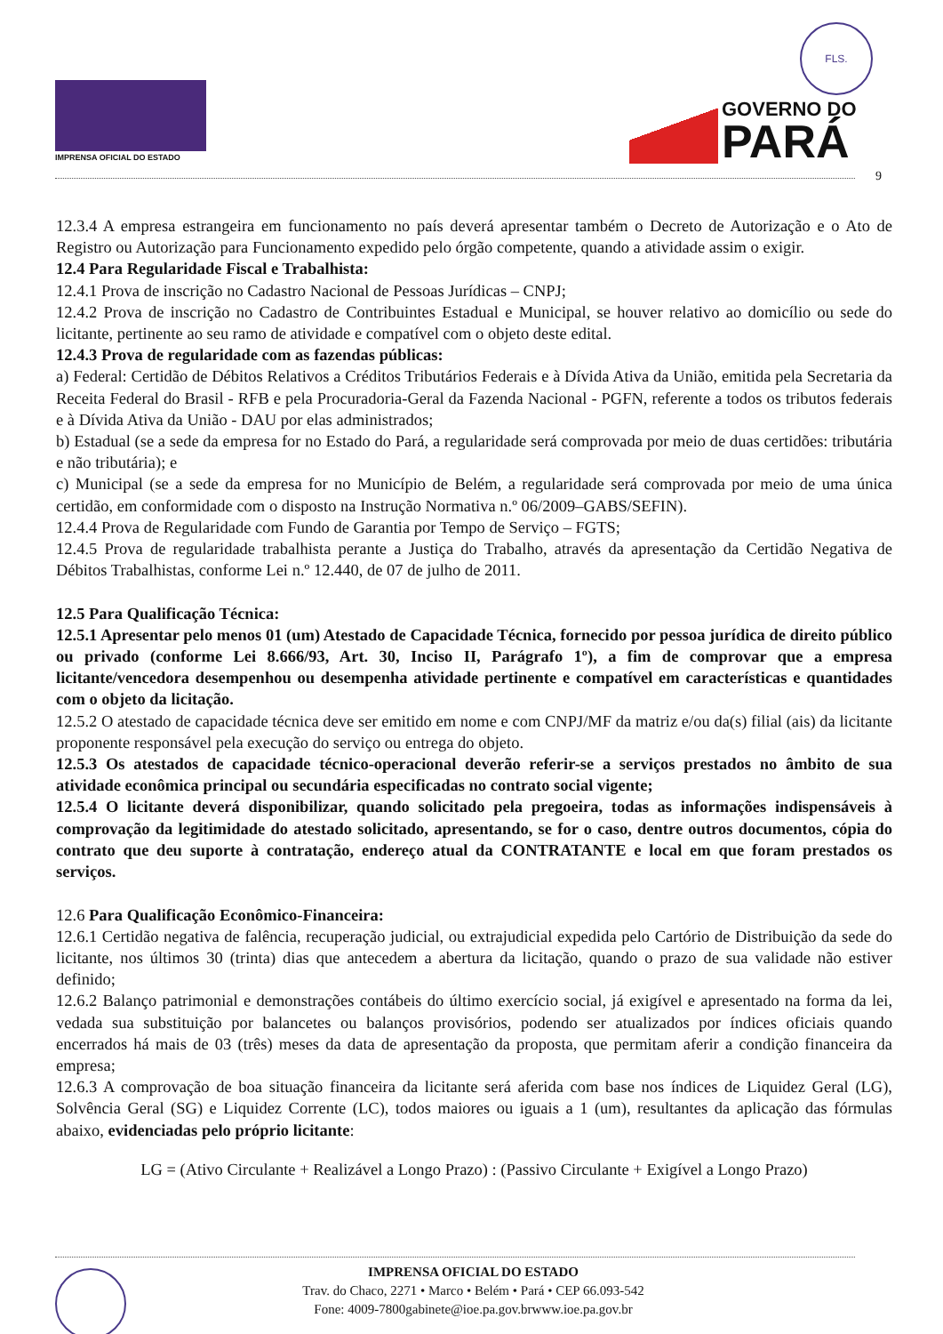FLS.
IMPRENSA OFICIAL DO ESTADO
GOVERNO DO PARÁ
9
12.3.4 A empresa estrangeira em funcionamento no país deverá apresentar também o Decreto de Autorização e o Ato de Registro ou Autorização para Funcionamento expedido pelo órgão competente, quando a atividade assim o exigir.
12.4 Para Regularidade Fiscal e Trabalhista:
12.4.1 Prova de inscrição no Cadastro Nacional de Pessoas Jurídicas – CNPJ;
12.4.2 Prova de inscrição no Cadastro de Contribuintes Estadual e Municipal, se houver relativo ao domicílio ou sede do licitante, pertinente ao seu ramo de atividade e compatível com o objeto deste edital.
12.4.3 Prova de regularidade com as fazendas públicas:
a) Federal: Certidão de Débitos Relativos a Créditos Tributários Federais e à Dívida Ativa da União, emitida pela Secretaria da Receita Federal do Brasil - RFB e pela Procuradoria-Geral da Fazenda Nacional - PGFN, referente a todos os tributos federais e à Dívida Ativa da União - DAU por elas administrados;
b) Estadual (se a sede da empresa for no Estado do Pará, a regularidade será comprovada por meio de duas certidões: tributária e não tributária); e
c) Municipal (se a sede da empresa for no Município de Belém, a regularidade será comprovada por meio de uma única certidão, em conformidade com o disposto na Instrução Normativa n.º 06/2009–GABS/SEFIN).
12.4.4 Prova de Regularidade com Fundo de Garantia por Tempo de Serviço – FGTS;
12.4.5 Prova de regularidade trabalhista perante a Justiça do Trabalho, através da apresentação da Certidão Negativa de Débitos Trabalhistas, conforme Lei n.º 12.440, de 07 de julho de 2011.
12.5 Para Qualificação Técnica:
12.5.1 Apresentar pelo menos 01 (um) Atestado de Capacidade Técnica, fornecido por pessoa jurídica de direito público ou privado (conforme Lei 8.666/93, Art. 30, Inciso II, Parágrafo 1º), a fim de comprovar que a empresa licitante/vencedora desempenhou ou desempenha atividade pertinente e compatível em características e quantidades com o objeto da licitação.
12.5.2 O atestado de capacidade técnica deve ser emitido em nome e com CNPJ/MF da matriz e/ou da(s) filial (ais) da licitante proponente responsável pela execução do serviço ou entrega do objeto.
12.5.3 Os atestados de capacidade técnico-operacional deverão referir-se a serviços prestados no âmbito de sua atividade econômica principal ou secundária especificadas no contrato social vigente;
12.5.4 O licitante deverá disponibilizar, quando solicitado pela pregoeira, todas as informações indispensáveis à comprovação da legitimidade do atestado solicitado, apresentando, se for o caso, dentre outros documentos, cópia do contrato que deu suporte à contratação, endereço atual da CONTRATANTE e local em que foram prestados os serviços.
12.6 Para Qualificação Econômico-Financeira:
12.6.1 Certidão negativa de falência, recuperação judicial, ou extrajudicial expedida pelo Cartório de Distribuição da sede do licitante, nos últimos 30 (trinta) dias que antecedem a abertura da licitação, quando o prazo de sua validade não estiver definido;
12.6.2 Balanço patrimonial e demonstrações contábeis do último exercício social, já exigível e apresentado na forma da lei, vedada sua substituição por balancetes ou balanços provisórios, podendo ser atualizados por índices oficiais quando encerrados há mais de 03 (três) meses da data de apresentação da proposta, que permitam aferir a condição financeira da empresa;
12.6.3 A comprovação de boa situação financeira da licitante será aferida com base nos índices de Liquidez Geral (LG), Solvência Geral (SG) e Liquidez Corrente (LC), todos maiores ou iguais a 1 (um), resultantes da aplicação das fórmulas abaixo, evidenciadas pelo próprio licitante:
LG = (Ativo Circulante + Realizável a Longo Prazo) : (Passivo Circulante + Exigível a Longo Prazo)
IMPRENSA OFICIAL DO ESTADO
Trav. do Chaco, 2271 • Marco • Belém • Pará • CEP 66.093-542
Fone: 4009-7800gabinete@ioe.pa.gov.brwww.ioe.pa.gov.br